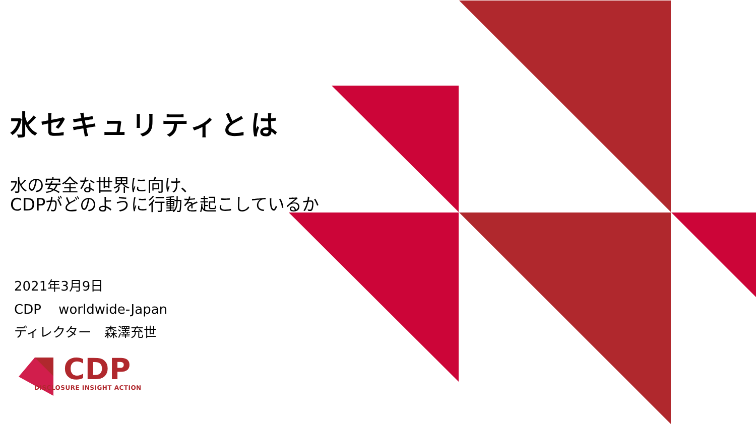水セキュリティとは
水の安全な世界に向け、
CDPがどのように行動を起こしているか
2021年3月9日
CDP　 worldwide-Japan
ディレクター　森澤充世
CDP
DISCLOSURE INSIGHT ACTION